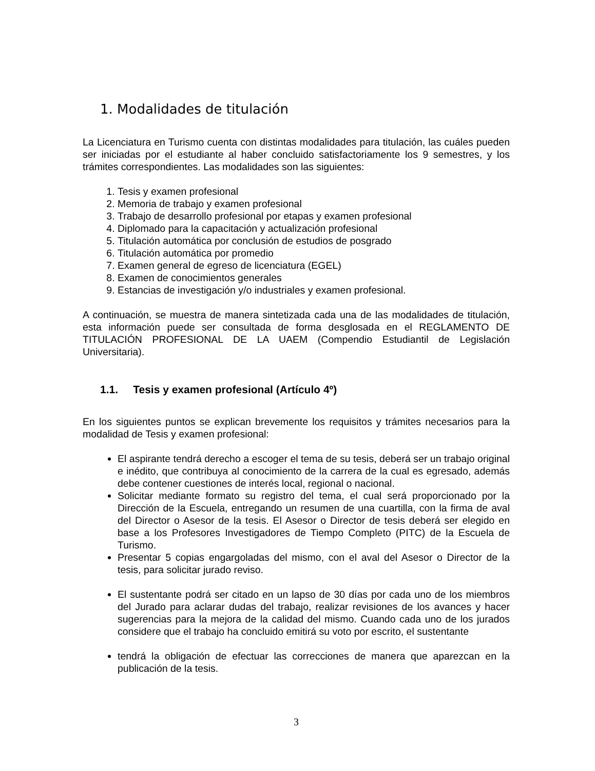1. Modalidades de titulación
La Licenciatura en Turismo cuenta con distintas modalidades para titulación, las cuáles pueden ser iniciadas por el estudiante al haber concluido satisfactoriamente los 9 semestres, y los trámites correspondientes. Las modalidades son las siguientes:
1. Tesis y examen profesional
2. Memoria de trabajo y examen profesional
3. Trabajo de desarrollo profesional por etapas y examen profesional
4. Diplomado para la capacitación y actualización profesional
5. Titulación automática por conclusión de estudios de posgrado
6. Titulación automática por promedio
7. Examen general de egreso de licenciatura (EGEL)
8. Examen de conocimientos generales
9. Estancias de investigación y/o industriales y examen profesional.
A continuación, se muestra de manera sintetizada cada una de las modalidades de titulación, esta información puede ser consultada de forma desglosada en el REGLAMENTO DE TITULACIÓN PROFESIONAL DE LA UAEM (Compendio Estudiantil de Legislación Universitaria).
1.1. Tesis y examen profesional (Artículo 4º)
En los siguientes puntos se explican brevemente los requisitos y trámites necesarios para la modalidad de Tesis y examen profesional:
El aspirante tendrá derecho a escoger el tema de su tesis, deberá ser un trabajo original e inédito, que contribuya al conocimiento de la carrera de la cual es egresado, además debe contener cuestiones de interés local, regional o nacional.
Solicitar mediante formato su registro del tema, el cual será proporcionado por la Dirección de la Escuela, entregando un resumen de una cuartilla, con la firma de aval del Director o Asesor de la tesis. El Asesor o Director de tesis deberá ser elegido en base a los Profesores Investigadores de Tiempo Completo (PITC) de la Escuela de Turismo.
Presentar 5 copias engargoladas del mismo, con el aval del Asesor o Director de la tesis, para solicitar jurado reviso.
El sustentante podrá ser citado en un lapso de 30 días por cada uno de los miembros del Jurado para aclarar dudas del trabajo, realizar revisiones de los avances y hacer sugerencias para la mejora de la calidad del mismo. Cuando cada uno de los jurados considere que el trabajo ha concluido emitirá su voto por escrito, el sustentante
tendrá la obligación de efectuar las correcciones de manera que aparezcan en la publicación de la tesis.
3